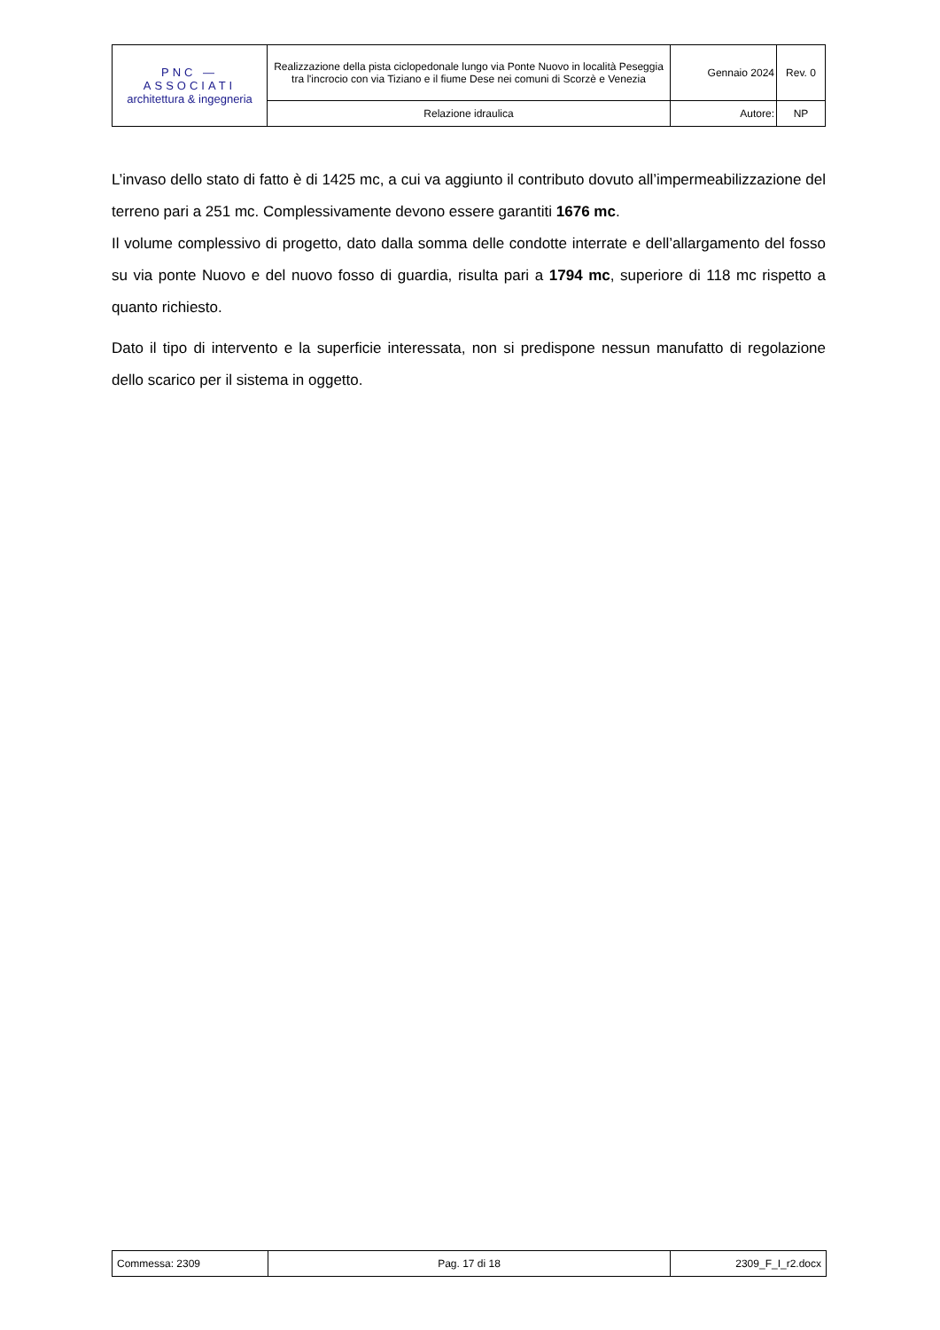| PNC — ASSOCIATI architettura & ingegneria | Realizzazione della pista ciclopedonale lungo via Ponte Nuovo in località Peseggia tra l'incrocio con via Tiziano e il fiume Dese nei comuni di Scorzè e Venezia | Gennaio 2024 | Rev. 0 |
| | Relazione idraulica | Autore: | NP |
L’invaso dello stato di fatto è di 1425 mc, a cui va aggiunto il contributo dovuto all’impermeabilizzazione del terreno pari a 251 mc. Complessivamente devono essere garantiti 1676 mc.
Il volume complessivo di progetto, dato dalla somma delle condotte interrate e dell’allargamento del fosso su via ponte Nuovo e del nuovo fosso di guardia, risulta pari a 1794 mc, superiore di 118 mc rispetto a quanto richiesto.
Dato il tipo di intervento e la superficie interessata, non si predispone nessun manufatto di regolazione dello scarico per il sistema in oggetto.
| Commessa: 2309 | Pag. 17 di 18 | 2309_F_I_r2.docx |